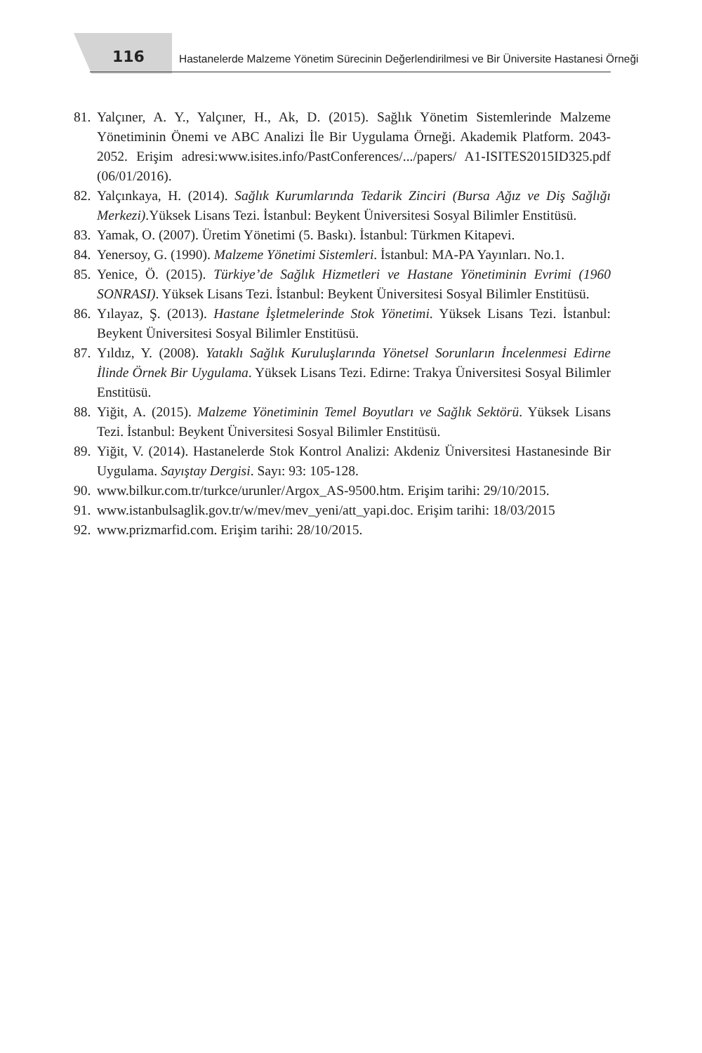116 Hastanelerde Malzeme Yönetim Sürecinin Değerlendirilmesi ve Bir Üniversite Hastanesi Örneği
81. Yalçıner, A. Y., Yalçıner, H., Ak, D. (2015). Sağlık Yönetim Sistemlerinde Malzeme Yönetiminin Önemi ve ABC Analizi İle Bir Uygulama Örneği. Akademik Platform. 2043-2052. Erişim adresi:www.isites.info/PastConferences/.../papers/ A1-ISITES2015ID325.pdf (06/01/2016).
82. Yalçınkaya, H. (2014). Sağlık Kurumlarında Tedarik Zinciri (Bursa Ağız ve Diş Sağlığı Merkezi).Yüksek Lisans Tezi. İstanbul: Beykent Üniversitesi Sosyal Bilimler Enstitüsü.
83. Yamak, O. (2007). Üretim Yönetimi (5. Baskı). İstanbul: Türkmen Kitapevi.
84. Yenersoy, G. (1990). Malzeme Yönetimi Sistemleri. İstanbul: MA-PA Yayınları. No.1.
85. Yenice, Ö. (2015). Türkiye’de Sağlık Hizmetleri ve Hastane Yönetiminin Evrimi (1960 SONRASI). Yüksek Lisans Tezi. İstanbul: Beykent Üniversitesi Sosyal Bilimler Enstitüsü.
86. Yılayaz, Ş. (2013). Hastane İşletmelerinde Stok Yönetimi. Yüksek Lisans Tezi. İstanbul: Beykent Üniversitesi Sosyal Bilimler Enstitüsü.
87. Yıldız, Y. (2008). Yataklı Sağlık Kuruluşlarında Yönetsel Sorunların İncelenmesi Edirne İlinde Örnek Bir Uygulama. Yüksek Lisans Tezi. Edirne: Trakya Üniversitesi Sosyal Bilimler Enstitüsü.
88. Yiğit, A. (2015). Malzeme Yönetiminin Temel Boyutları ve Sağlık Sektörü. Yüksek Lisans Tezi. İstanbul: Beykent Üniversitesi Sosyal Bilimler Enstitüsü.
89. Yiğit, V. (2014). Hastanelerde Stok Kontrol Analizi: Akdeniz Üniversitesi Hastanesinde Bir Uygulama. Sayıştay Dergisi. Sayı: 93: 105-128.
90. www.bilkur.com.tr/turkce/urunler/Argox_AS-9500.htm. Erişim tarihi: 29/10/2015.
91. www.istanbulsaglik.gov.tr/w/mev/mev_yeni/att_yapi.doc. Erişim tarihi: 18/03/2015
92. www.prizmarfid.com. Erişim tarihi: 28/10/2015.